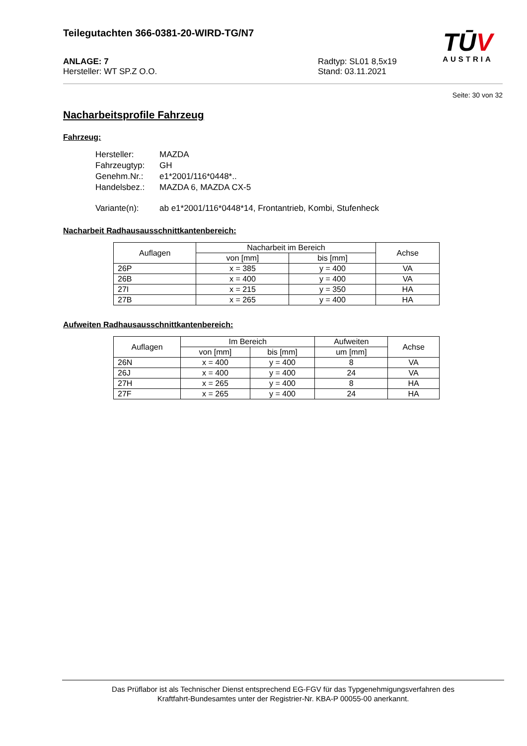Teilegutachten 366-0381-20-WIRD-TG/N7
TŪV
AUSTRIA
ANLAGE: 7
Hersteller: WT SP.Z O.O.
Radtyp: SL01 8,5x19
Stand: 03.11.2021
Seite: 30 von 32
Nacharbeitsprofile Fahrzeug
Fahrzeug:
| Hersteller: | MAZDA |
| Fahrzeugtyp: | GH |
| Genehm.Nr.: | e1*2001/116*0448*.. |
| Handelsbez.: | MAZDA 6, MAZDA CX-5 |
| Variante(n): | ab e1*2001/116*0448*14, Frontantrieb, Kombi, Stufenheck |
Nacharbeit Radhausausschnittkantenbereich:
| Auflagen | Nacharbeit im Bereich | | Achse |
| --- | --- | --- | --- |
| | von [mm] | bis [mm] | |
| 26P | x = 385 | y = 400 | VA |
| 26B | x = 400 | y = 400 | VA |
| 27I | x = 215 | y = 350 | HA |
| 27B | x = 265 | y = 400 | HA |
Aufweiten Radhausausschnittkantenbereich:
| Auflagen | Im Bereich | | Aufweiten | Achse |
| --- | --- | --- | --- | --- |
| | von [mm] | bis [mm] | um [mm] | |
| 26N | x = 400 | y = 400 | 8 | VA |
| 26J | x = 400 | y = 400 | 24 | VA |
| 27H | x = 265 | y = 400 | 8 | HA |
| 27F | x = 265 | y = 400 | 24 | HA |
Das Prüflabor ist als Technischer Dienst entsprechend EG-FGV für das Typgenehmigungsverfahren des
Kraftfahrt-Bundesamtes unter der Registrier-Nr. KBA-P 00055-00 anerkannt.